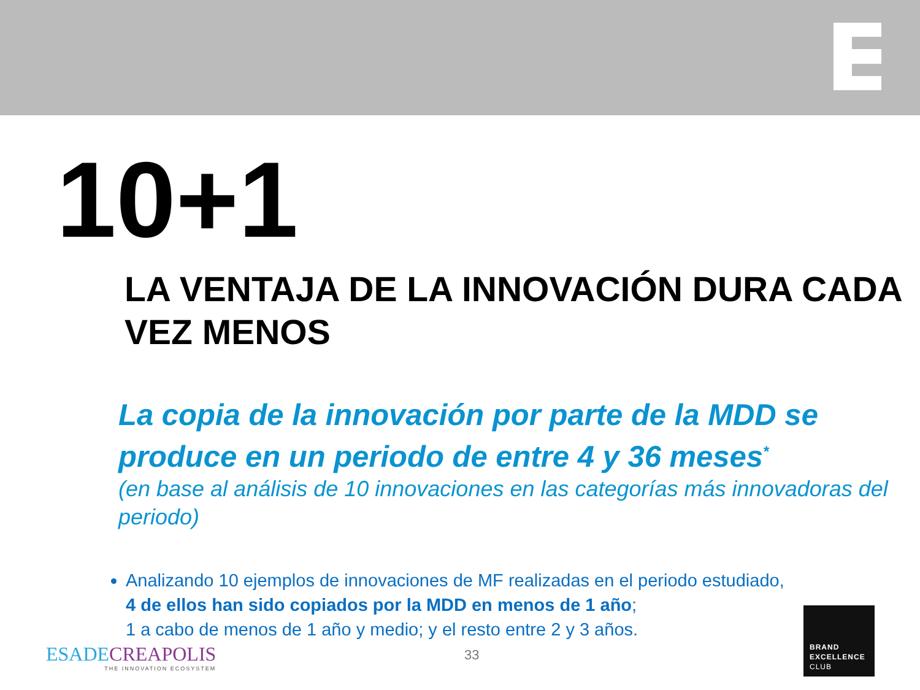10+1
LA VENTAJA DE LA INNOVACIÓN DURA CADA VEZ MENOS
La copia de la innovación por parte de la MDD se produce en un periodo de entre 4 y 36 meses<sup>*</sup>
(en base al análisis de 10 innovaciones en las categorías más innovadoras del periodo)
Analizando 10 ejemplos de innovaciones de MF realizadas en el periodo estudiado,
4 de ellos han sido copiados por la MDD en menos de 1 año;
1 a cabo de menos de 1 año y medio; y el resto entre 2 y 3 años.
ESADECREAPOLIS
THE INNOVATION ECOSYSTEM
33
BRAND
EXCELLENCE
CLUB